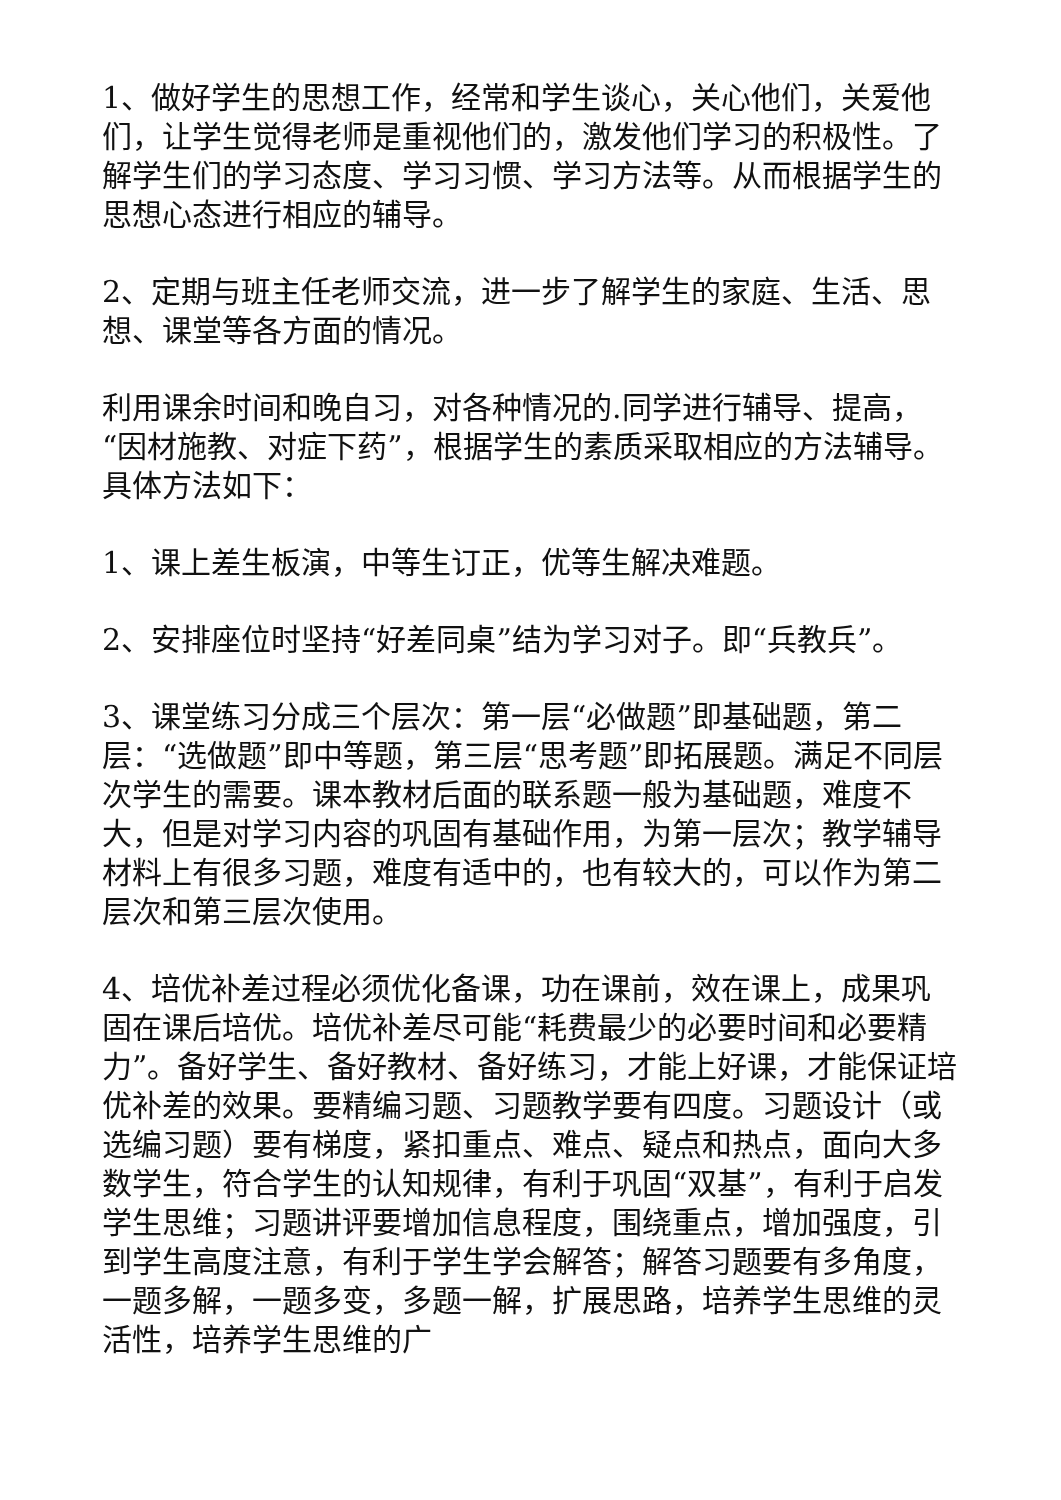1、做好学生的思想工作，经常和学生谈心，关心他们，关爱他们，让学生觉得老师是重视他们的，激发他们学习的积极性。了解学生们的学习态度、学习习惯、学习方法等。从而根据学生的思想心态进行相应的辅导。
2、定期与班主任老师交流，进一步了解学生的家庭、生活、思想、课堂等各方面的情况。
利用课余时间和晚自习，对各种情况的.同学进行辅导、提高，“因材施教、对症下药”，根据学生的素质采取相应的方法辅导。具体方法如下：
1、课上差生板演，中等生订正，优等生解决难题。
2、安排座位时坚持“好差同桌”结为学习对子。即“兵教兵”。
3、课堂练习分成三个层次：第一层“必做题”即基础题，第二层：“选做题”即中等题，第三层“思考题”即拓展题。满足不同层次学生的需要。课本教材后面的联系题一般为基础题，难度不大，但是对学习内容的巩固有基础作用，为第一层次；教学辅导材料上有很多习题，难度有适中的，也有较大的，可以作为第二层次和第三层次使用。
4、培优补差过程必须优化备课，功在课前，效在课上，成果巩固在课后培优。培优补差尽可能“耗费最少的必要时间和必要精力”。备好学生、备好教材、备好练习，才能上好课，才能保证培优补差的效果。要精编习题、习题教学要有四度。习题设计（或选编习题）要有梯度，紧扣重点、难点、疑点和热点，面向大多数学生，符合学生的认知规律，有利于巩固“双基”，有利于启发学生思维；习题讲评要增加信息程度，围绕重点，增加强度，引到学生高度注意，有利于学生学会解答；解答习题要有多角度，一题多解，一题多变，多题一解，扩展思路，培养学生思维的灵活性，培养学生思维的广